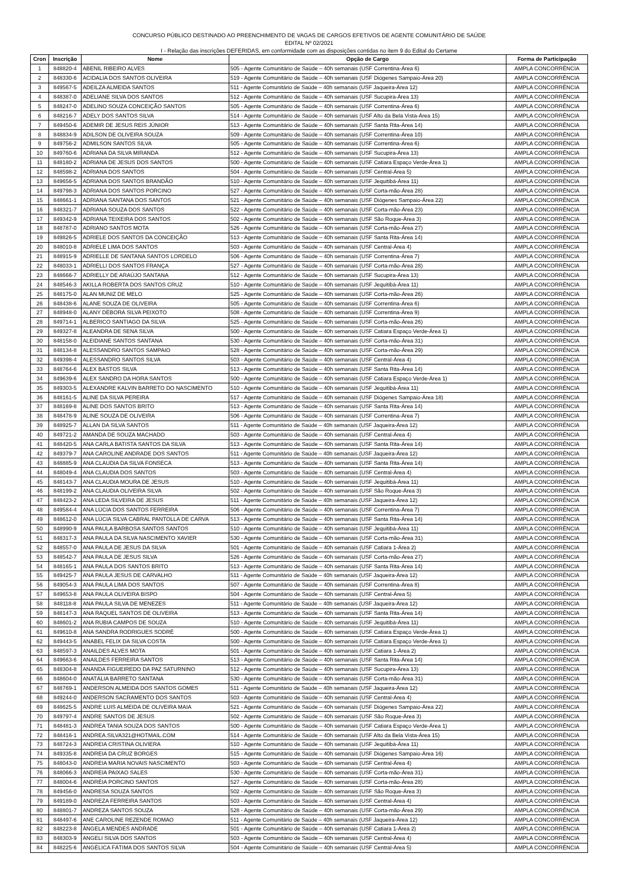CONCURSO PÚBLICO DESTINADO AO PREENCHIMENTO DE VAGAS DE CARGOS EFETIVOS DE AGENTE COMUNITÁRIO DE SAÚDE
EDITAL Nº 02/2021
I - Relação das inscrições DEFERIDAS, em conformidade com as disposições contidas no item 9 do Edital do Certame
| Cron | Inscrição | Nome | Opção de Cargo | Forma de Participação |
| --- | --- | --- | --- | --- |
| 1 | 848820-4 | ABENIL RIBEIRO ALVES | 505 - Agente Comunitário de Saúde – 40h semanais (USF Correntina-Área 6) | AMPLA CONCORRÊNCIA |
| 2 | 848330-6 | ACIDALIA DOS SANTOS OLIVEIRA | 519 - Agente Comunitário de Saúde – 40h semanais (USF Diógenes Sampaio-Área 20) | AMPLA CONCORRÊNCIA |
| 3 | 849567-5 | ADEILZA ALMEIDA SANTOS | 511 - Agente Comunitário de Saúde – 40h semanais (USF Jaqueira-Área 12) | AMPLA CONCORRÊNCIA |
| 4 | 848387-0 | ADELIANE SILVA DOS SANTOS | 512 - Agente Comunitário de Saúde – 40h semanais (USF Sucupira-Área 13) | AMPLA CONCORRÊNCIA |
| 5 | 848247-0 | ADELINO SOUZA CONCEIÇÃO SANTOS | 505 - Agente Comunitário de Saúde – 40h semanais (USF Correntina-Área 6) | AMPLA CONCORRÊNCIA |
| 6 | 848216-7 | ADELY DOS SANTOS SILVA | 514 - Agente Comunitário de Saúde – 40h semanais (USF Alto da Bela Vista-Área 15) | AMPLA CONCORRÊNCIA |
| 7 | 849450-6 | ADEMIR DE JESUS REIS JÚNIOR | 513 - Agente Comunitário de Saúde – 40h semanais (USF Santa Rita-Área 14) | AMPLA CONCORRÊNCIA |
| 8 | 848834-9 | ADILSON DE OLIVEIRA SOUZA | 509 - Agente Comunitário de Saúde – 40h semanais (USF Correntina-Área 10) | AMPLA CONCORRÊNCIA |
| 9 | 849756-2 | ADMILSON SANTOS SILVA | 505 - Agente Comunitário de Saúde – 40h semanais (USF Correntina-Área 6) | AMPLA CONCORRÊNCIA |
| 10 | 849760-6 | ADRIANA DA SILVA MIRANDA | 512 - Agente Comunitário de Saúde – 40h semanais (USF Sucupira-Área 13) | AMPLA CONCORRÊNCIA |
| 11 | 848180-2 | ADRIANA DE JESUS DOS SANTOS | 500 - Agente Comunitário de Saúde – 40h semanais (USF Catiara Espaço Verde-Área 1) | AMPLA CONCORRÊNCIA |
| 12 | 848598-2 | ADRIANA DOS SANTOS | 504 - Agente Comunitário de Saúde – 40h semanais (USF Central-Área 5) | AMPLA CONCORRÊNCIA |
| 13 | 849656-5 | ADRIANA DOS SANTOS BRANDÃO | 510 - Agente Comunitário de Saúde – 40h semanais (USF Jequitibá-Área 11) | AMPLA CONCORRÊNCIA |
| 14 | 849798-3 | ADRIANA DOS SANTOS PORCINO | 527 - Agente Comunitário de Saúde – 40h semanais (USF Corta-mão-Área 28) | AMPLA CONCORRÊNCIA |
| 15 | 848661-1 | ADRIANA SANTANA DOS SANTOS | 521 - Agente Comunitário de Saúde – 40h semanais (USF Diógenes Sampaio-Área 22) | AMPLA CONCORRÊNCIA |
| 16 | 848321-7 | ADRIANA SOUZA DOS SANTOS | 522 - Agente Comunitário de Saúde – 40h semanais (USF Corta-mão-Área 23) | AMPLA CONCORRÊNCIA |
| 17 | 849342-9 | ADRIANA TEIXEIRA DOS SANTOS | 502 - Agente Comunitário de Saúde – 40h semanais (USF São Roque-Área 3) | AMPLA CONCORRÊNCIA |
| 18 | 848787-0 | ADRIANO SANTOS MOTA | 526 - Agente Comunitário de Saúde – 40h semanais (USF Corta-mão-Área 27) | AMPLA CONCORRÊNCIA |
| 19 | 849826-5 | ADRIELE DOS SANTOS DA CONCEIÇÃO | 513 - Agente Comunitário de Saúde – 40h semanais (USF Santa Rita-Área 14) | AMPLA CONCORRÊNCIA |
| 20 | 848010-8 | ADRIELE LIMA DOS SANTOS | 503 - Agente Comunitário de Saúde – 40h semanais (USF Central-Área 4) | AMPLA CONCORRÊNCIA |
| 21 | 848915-9 | ADRIELLE DE SANTANA SANTOS LORDELO | 506 - Agente Comunitário de Saúde – 40h semanais (USF Correntina-Área 7) | AMPLA CONCORRÊNCIA |
| 22 | 848033-1 | ADRIELLI DOS SANTOS FRANÇA | 527 - Agente Comunitário de Saúde – 40h semanais (USF Corta-mão-Área 28) | AMPLA CONCORRÊNCIA |
| 23 | 848666-7 | ADRIELLY DE ARAÚJO SANTANA | 512 - Agente Comunitário de Saúde – 40h semanais (USF Sucupira-Área 13) | AMPLA CONCORRÊNCIA |
| 24 | 848546-3 | AKILLA ROBERTA DOS SANTOS CRUZ | 510 - Agente Comunitário de Saúde – 40h semanais (USF Jequitibá-Área 11) | AMPLA CONCORRÊNCIA |
| 25 | 848175-0 | ALAN MUNIZ DE MELO | 525 - Agente Comunitário de Saúde – 40h semanais (USF Corta-mão-Área 26) | AMPLA CONCORRÊNCIA |
| 26 | 848438-6 | ALANE SOUZA DE OLIVEIRA | 505 - Agente Comunitário de Saúde – 40h semanais (USF Correntina-Área 6) | AMPLA CONCORRÊNCIA |
| 27 | 848948-0 | ALANY DÉBORA SILVA PEIXOTO | 508 - Agente Comunitário de Saúde – 40h semanais (USF Correntina-Área 9) | AMPLA CONCORRÊNCIA |
| 28 | 849714-1 | ALBERICO SANTIAGO DA SILVA | 525 - Agente Comunitário de Saúde – 40h semanais (USF Corta-mão-Área 26) | AMPLA CONCORRÊNCIA |
| 29 | 849327-8 | ALEANDRA DE SENA SILVA | 500 - Agente Comunitário de Saúde – 40h semanais (USF Catiara Espaço Verde-Área 1) | AMPLA CONCORRÊNCIA |
| 30 | 848158-0 | ALEIDIANE SANTOS SANTANA | 530 - Agente Comunitário de Saúde – 40h semanais (USF Corta-mão-Área 31) | AMPLA CONCORRÊNCIA |
| 31 | 848134-8 | ALESSANDRO SANTOS SAMPAIO | 528 - Agente Comunitário de Saúde – 40h semanais (USF Corta-mão-Área 29) | AMPLA CONCORRÊNCIA |
| 32 | 849398-4 | ALESSANDRO SANTOS SILVA | 503 - Agente Comunitário de Saúde – 40h semanais (USF Central-Área 4) | AMPLA CONCORRÊNCIA |
| 33 | 848764-6 | ALEX BASTOS SILVA | 513 - Agente Comunitário de Saúde – 40h semanais (USF Santa Rita-Área 14) | AMPLA CONCORRÊNCIA |
| 34 | 849639-6 | ALEX SANDRO DA HORA SANTOS | 500 - Agente Comunitário de Saúde – 40h semanais (USF Catiara Espaço Verde-Área 1) | AMPLA CONCORRÊNCIA |
| 35 | 849303-5 | ALEXANDRE KALVIN BARRETO DO NASCIMENTO | 510 - Agente Comunitário de Saúde – 40h semanais (USF Jequitibá-Área 11) | AMPLA CONCORRÊNCIA |
| 36 | 848161-5 | ALINE DA SILVA PEREIRA | 517 - Agente Comunitário de Saúde – 40h semanais (USF Diógenes Sampaio-Área 18) | AMPLA CONCORRÊNCIA |
| 37 | 848169-8 | ALINE DOS SANTOS BRITO | 513 - Agente Comunitário de Saúde – 40h semanais (USF Santa Rita-Área 14) | AMPLA CONCORRÊNCIA |
| 38 | 848478-9 | ALINE SOUZA DE OLIVEIRA | 506 - Agente Comunitário de Saúde – 40h semanais (USF Correntina-Área 7) | AMPLA CONCORRÊNCIA |
| 39 | 848925-7 | ALLAN DA SILVA SANTOS | 511 - Agente Comunitário de Saúde – 40h semanais (USF Jaqueira-Área 12) | AMPLA CONCORRÊNCIA |
| 40 | 849721-2 | AMANDA DE SOUZA MACHADO | 503 - Agente Comunitário de Saúde – 40h semanais (USF Central-Área 4) | AMPLA CONCORRÊNCIA |
| 41 | 848420-5 | ANA CARLA BATISTA SANTOS DA SILVA | 513 - Agente Comunitário de Saúde – 40h semanais (USF Santa Rita-Área 14) | AMPLA CONCORRÊNCIA |
| 42 | 849379-7 | ANA CAROLINE ANDRADE DOS SANTOS | 511 - Agente Comunitário de Saúde – 40h semanais (USF Jaqueira-Área 12) | AMPLA CONCORRÊNCIA |
| 43 | 848885-9 | ANA CLAUDIA DA SILVA FONSECA | 513 - Agente Comunitário de Saúde – 40h semanais (USF Santa Rita-Área 14) | AMPLA CONCORRÊNCIA |
| 44 | 848049-4 | ANA CLAUDIA DOS SANTOS | 503 - Agente Comunitário de Saúde – 40h semanais (USF Central-Área 4) | AMPLA CONCORRÊNCIA |
| 45 | 848143-7 | ANA CLAUDIA MOURA DE JESUS | 510 - Agente Comunitário de Saúde – 40h semanais (USF Jequitibá-Área 11) | AMPLA CONCORRÊNCIA |
| 46 | 848199-2 | ANA CLAUDIA OLIVEIRA SILVA | 502 - Agente Comunitário de Saúde – 40h semanais (USF São Roque-Área 3) | AMPLA CONCORRÊNCIA |
| 47 | 848423-2 | ANA LEDA SILVEIRA DE JESUS | 511 - Agente Comunitário de Saúde – 40h semanais (USF Jaqueira-Área 12) | AMPLA CONCORRÊNCIA |
| 48 | 849584-4 | ANA LÚCIA DOS SANTOS FERREIRA | 506 - Agente Comunitário de Saúde – 40h semanais (USF Correntina-Área 7) | AMPLA CONCORRÊNCIA |
| 49 | 848612-0 | ANA LÚCIA SILVA CABRAL PANTOLLA DE CARVA | 513 - Agente Comunitário de Saúde – 40h semanais (USF Santa Rita-Área 14) | AMPLA CONCORRÊNCIA |
| 50 | 848990-9 | ANA PAULA BARBOSA SANTOS SANTOS | 510 - Agente Comunitário de Saúde – 40h semanais (USF Jequitibá-Área 11) | AMPLA CONCORRÊNCIA |
| 51 | 848317-3 | ANA PAULA DA SILVA NASCIMENTO XAVIER | 530 - Agente Comunitário de Saúde – 40h semanais (USF Corta-mão-Área 31) | AMPLA CONCORRÊNCIA |
| 52 | 848557-0 | ANA PAULA DE JESUS DA SILVA | 501 - Agente Comunitário de Saúde – 40h semanais (USF Catiara 1-Área 2) | AMPLA CONCORRÊNCIA |
| 53 | 848542-7 | ANA PAULA DE JESUS SILVA | 526 - Agente Comunitário de Saúde – 40h semanais (USF Corta-mão-Área 27) | AMPLA CONCORRÊNCIA |
| 54 | 848165-1 | ANA PAULA DOS SANTOS BRITO | 513 - Agente Comunitário de Saúde – 40h semanais (USF Santa Rita-Área 14) | AMPLA CONCORRÊNCIA |
| 55 | 849425-7 | ANA PAULA JESUS DE CARVALHO | 511 - Agente Comunitário de Saúde – 40h semanais (USF Jaqueira-Área 12) | AMPLA CONCORRÊNCIA |
| 56 | 849054-3 | ANA PAULA LIMA DOS SANTOS | 507 - Agente Comunitário de Saúde – 40h semanais (USF Correntina-Área 8) | AMPLA CONCORRÊNCIA |
| 57 | 849653-8 | ANA PAULA OLIVEIRA BISPO | 504 - Agente Comunitário de Saúde – 40h semanais (USF Central-Área 5) | AMPLA CONCORRÊNCIA |
| 58 | 848118-8 | ANA PAULA SILVA DE MENEZES | 511 - Agente Comunitário de Saúde – 40h semanais (USF Jaqueira-Área 12) | AMPLA CONCORRÊNCIA |
| 59 | 848147-3 | ANA RAQUEL SANTOS DE OLIVEIRA | 513 - Agente Comunitário de Saúde – 40h semanais (USF Santa Rita-Área 14) | AMPLA CONCORRÊNCIA |
| 60 | 848601-2 | ANA RUBIA CAMPOS DE SOUZA | 510 - Agente Comunitário de Saúde – 40h semanais (USF Jequitibá-Área 11) | AMPLA CONCORRÊNCIA |
| 61 | 849610-8 | ANA SANDRA RODRIGUES SODRÉ | 500 - Agente Comunitário de Saúde – 40h semanais (USF Catiara Espaço Verde-Área 1) | AMPLA CONCORRÊNCIA |
| 62 | 849443-5 | ANABEL FELIX DA SILVA COSTA | 500 - Agente Comunitário de Saúde – 40h semanais (USF Catiara Espaço Verde-Área 1) | AMPLA CONCORRÊNCIA |
| 63 | 848597-3 | ANAILDES ALVES MOTA | 501 - Agente Comunitário de Saúde – 40h semanais (USF Catiara 1-Área 2) | AMPLA CONCORRÊNCIA |
| 64 | 849663-6 | ANAILDES FERREIRA SANTOS | 513 - Agente Comunitário de Saúde – 40h semanais (USF Santa Rita-Área 14) | AMPLA CONCORRÊNCIA |
| 65 | 848304-8 | ANANDA FIGUEIREDO DA PAZ SATURNINO | 512 - Agente Comunitário de Saúde – 40h semanais (USF Sucupira-Área 13) | AMPLA CONCORRÊNCIA |
| 66 | 848604-0 | ANATÁLIA BARRETO SANTANA | 530 - Agente Comunitário de Saúde – 40h semanais (USF Corta-mão-Área 31) | AMPLA CONCORRÊNCIA |
| 67 | 848769-1 | ANDERSON ALMEIDA DOS SANTOS GOMES | 511 - Agente Comunitário de Saúde – 40h semanais (USF Jaqueira-Área 12) | AMPLA CONCORRÊNCIA |
| 68 | 849244-0 | ANDERSON SACRAMENTO DOS SANTOS | 503 - Agente Comunitário de Saúde – 40h semanais (USF Central-Área 4) | AMPLA CONCORRÊNCIA |
| 69 | 848625-5 | ANDRE LUIS ALMEIDA DE OLIVEIRA MAIA | 521 - Agente Comunitário de Saúde – 40h semanais (USF Diógenes Sampaio-Área 22) | AMPLA CONCORRÊNCIA |
| 70 | 849797-4 | ANDRE SANTOS DE JESUS | 502 - Agente Comunitário de Saúde – 40h semanais (USF São Roque-Área 3) | AMPLA CONCORRÊNCIA |
| 71 | 848481-3 | ANDREA TANIA SOUZA DOS SANTOS | 500 - Agente Comunitário de Saúde – 40h semanais (USF Catiara Espaço Verde-Área 1) | AMPLA CONCORRÊNCIA |
| 72 | 848416-1 | ANDREA.SILVA321@HOTMAIL.COM | 514 - Agente Comunitário de Saúde – 40h semanais (USF Alto da Bela Vista-Área 15) | AMPLA CONCORRÊNCIA |
| 73 | 848724-3 | ANDREIA CRISTINA OLIVIERA | 510 - Agente Comunitário de Saúde – 40h semanais (USF Jequitibá-Área 11) | AMPLA CONCORRÊNCIA |
| 74 | 849335-8 | ANDREIA DA CRUZ BORGES | 515 - Agente Comunitário de Saúde – 40h semanais (USF Diógenes Sampaio-Área 16) | AMPLA CONCORRÊNCIA |
| 75 | 848043-0 | ANDREIA MARIA NOVAIS NASCIMENTO | 503 - Agente Comunitário de Saúde – 40h semanais (USF Central-Área 4) | AMPLA CONCORRÊNCIA |
| 76 | 848066-3 | ANDREIA PAIXAO SALES | 530 - Agente Comunitário de Saúde – 40h semanais (USF Corta-mão-Área 31) | AMPLA CONCORRÊNCIA |
| 77 | 848004-6 | ANDRÉIA PORCINO SANTOS | 527 - Agente Comunitário de Saúde – 40h semanais (USF Corta-mão-Área 28) | AMPLA CONCORRÊNCIA |
| 78 | 849456-0 | ANDRESA SOUZA SANTOS | 502 - Agente Comunitário de Saúde – 40h semanais (USF São Roque-Área 3) | AMPLA CONCORRÊNCIA |
| 79 | 849189-0 | ANDREZA FERREIRA SANTOS | 503 - Agente Comunitário de Saúde – 40h semanais (USF Central-Área 4) | AMPLA CONCORRÊNCIA |
| 80 | 848801-7 | ANDREZA SANTOS SOUZA | 528 - Agente Comunitário de Saúde – 40h semanais (USF Corta-mão-Área 29) | AMPLA CONCORRÊNCIA |
| 81 | 848497-6 | ANE CAROLINE REZENDE ROMAO | 511 - Agente Comunitário de Saúde – 40h semanais (USF Jaqueira-Área 12) | AMPLA CONCORRÊNCIA |
| 82 | 848223-8 | ÂNGELA MENDES ANDRADE | 501 - Agente Comunitário de Saúde – 40h semanais (USF Catiara 1-Área 2) | AMPLA CONCORRÊNCIA |
| 83 | 848303-9 | ANGELI SILVA DOS SANTOS | 503 - Agente Comunitário de Saúde – 40h semanais (USF Central-Área 4) | AMPLA CONCORRÊNCIA |
| 84 | 848225-6 | ANGÉLICA FÁTIMA DOS SANTOS SILVA | 504 - Agente Comunitário de Saúde – 40h semanais (USF Central-Área 5) | AMPLA CONCORRÊNCIA |